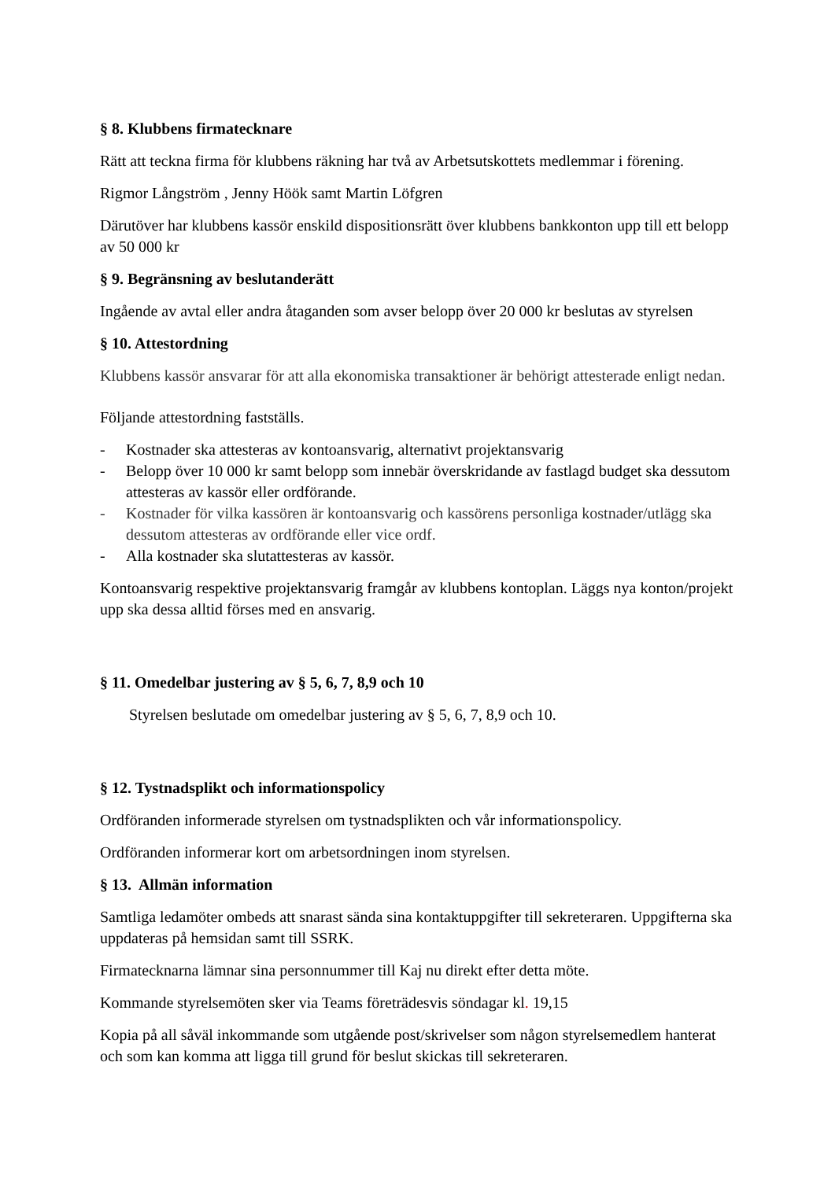§ 8. Klubbens firmatecknare
Rätt att teckna firma för klubbens räkning har två av Arbetsutskottets medlemmar i förening.
Rigmor Långström , Jenny Höök samt Martin Löfgren
Därutöver har klubbens kassör enskild dispositionsrätt över klubbens bankkonton upp till ett belopp av 50 000 kr
§ 9. Begränsning av beslutanderätt
Ingående av avtal eller andra åtaganden som avser belopp över 20 000 kr beslutas av styrelsen
§ 10. Attestordning
Klubbens kassör ansvarar för att alla ekonomiska transaktioner är behörigt attesterade enligt nedan.
Följande attestordning fastställs.
- Kostnader ska attesteras av kontoansvarig, alternativt projektansvarig
- Belopp över 10 000 kr samt belopp som innebär överskridande av fastlagd budget ska dessutom attesteras av kassör eller ordförande.
- Kostnader för vilka kassören är kontoansvarig och kassörens personliga kostnader/utlägg ska dessutom attesteras av ordförande eller vice ordf.
- Alla kostnader ska slutattesteras av kassör.
Kontoansvarig respektive projektansvarig framgår av klubbens kontoplan. Läggs nya konton/projekt upp ska dessa alltid förses med en ansvarig.
§ 11. Omedelbar justering av § 5, 6, 7, 8,9 och 10
Styrelsen beslutade om omedelbar justering av § 5, 6, 7, 8,9 och 10.
§ 12. Tystnadsplikt och informationspolicy
Ordföranden informerade styrelsen om tystnadsplikten och vår informationspolicy.
Ordföranden informerar kort om arbetsordningen inom styrelsen.
§ 13. Allmän information
Samtliga ledamöter ombeds att snarast sända sina kontaktuppgifter till sekreteraren. Uppgifterna ska uppdateras på hemsidan samt till SSRK.
Firmatecknarna lämnar sina personnummer till Kaj nu direkt efter detta möte.
Kommande styrelsemöten sker via Teams företrädesvis söndagar kl. 19,15
Kopia på all såväl inkommande som utgående post/skrivelser som någon styrelsemedlem hanterat och som kan komma att ligga till grund för beslut skickas till sekreteraren.